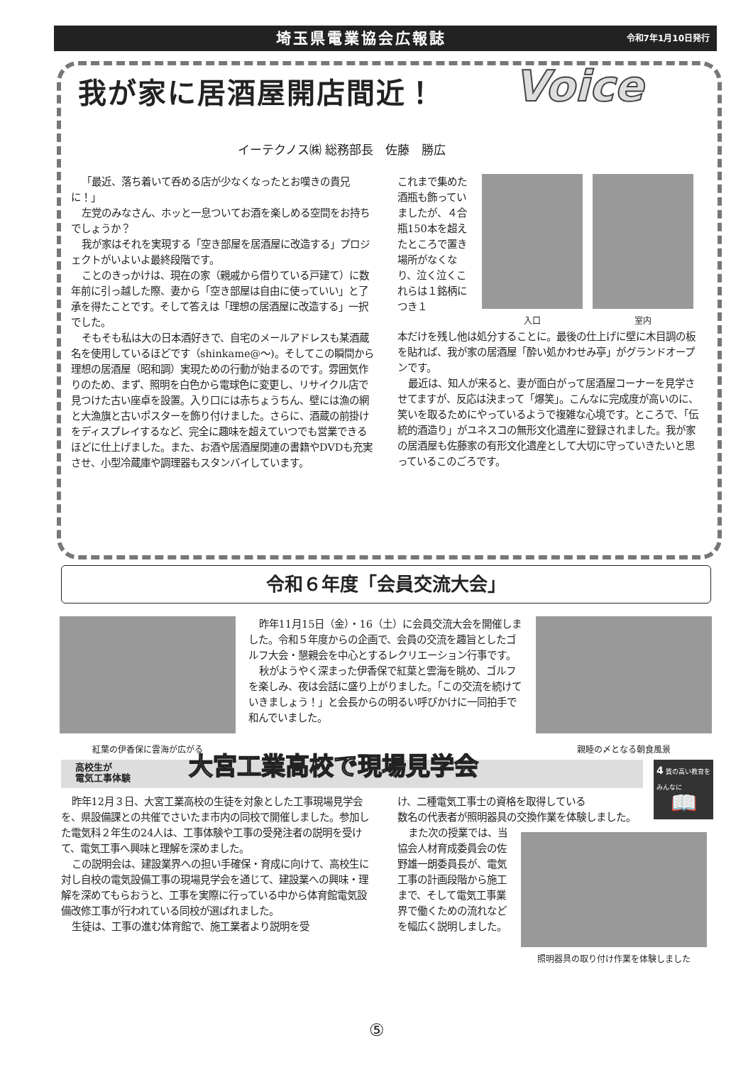埼玉県電業協会広報誌 令和7年1月10日発行
我が家に居酒屋開店間近！ Voice
イーテクノス㈱ 総務部長　佐藤　勝広
「最近、落ち着いて呑める店が少なくなったとお嘆きの貴兄に！」
左党のみなさん、ホッと一息ついてお酒を楽しめる空間をお持ちでしょうか？
我が家はそれを実現する「空き部屋を居酒屋に改造する」プロジェクトがいよいよ最終段階です。
ことのきっかけは、現在の家（親戚から借りている戸建て）に数年前に引っ越した際、妻から「空き部屋は自由に使っていい」と了承を得たことです。そして答えは「理想の居酒屋に改造する」一択でした。
そもそも私は大の日本酒好きで、自宅のメールアドレスも某酒蔵名を使用しているほどです（shinkame@～)。そしてこの瞬間から理想の居酒屋（昭和調）実現ための行動が始まるのです。雰囲気作りのため、まず、照明を白色から電球色に変更し、リサイクル店で見つけた古い座卓を設置。入り口には赤ちょうちん、壁には漁の網と大漁旗と古いポスターを飾り付けました。さらに、酒蔵の前掛けをディスプレイするなど、完全に趣味を超えていつでも営業できるほどに仕上げました。また、お酒や居酒屋関連の書籍やDVDも充実させ、小型冷蔵庫や調理器もスタンバイしています。
これまで集めた酒瓶も飾っていましたが、４合瓶150本を超えたところで置き場所がなくなり、泣く泣くこれらは１銘柄につき１
入口 室内
本だけを残し他は処分することに。最後の仕上げに壁に木目調の板を貼れば、我が家の居酒屋「酔い処かわせみ亭」がグランドオープンです。
最近は、知人が来ると、妻が面白がって居酒屋コーナーを見学させてますが、反応は決まって「爆笑」。こんなに完成度が高いのに、笑いを取るためにやっているようで複雑な心境です。ところで、「伝統的酒造り」がユネスコの無形文化遺産に登録されました。我が家の居酒屋も佐藤家の有形文化遺産として大切に守っていきたいと思っているこのごろです。
令和６年度「会員交流大会」
紅葉の伊香保に雲海が広がる
昨年11月15日（金）・16（土）に会員交流大会を開催しました。令和５年度からの企画で、会員の交流を趣旨としたゴルフ大会・懇親会を中心とするレクリエーション行事です。
秋がようやく深まった伊香保で紅葉と雲海を眺め、ゴルフを楽しみ、夜は会話に盛り上がりました。「この交流を続けていきましょう！」と会長からの明るい呼びかけに一同拍手で和んでいました。
親睦の〆となる朝食風景
高校生が
電気工事体験 大宮工業高校で現場見学会
4 質の高い教育をみんなに
📖
昨年12月３日、大宮工業高校の生徒を対象とした工事現場見学会を、県設備課との共催でさいたま市内の同校で開催しました。参加した電気科２年生の24人は、工事体験や工事の受発注者の説明を受けて、電気工事へ興味と理解を深めました。
この説明会は、建設業界への担い手確保・育成に向けて、高校生に対し自校の電気設備工事の現場見学会を通じて、建設業への興味・理解を深めてもらおうと、工事を実際に行っている中から体育館電気設備改修工事が行われている同校が選ばれました。
生徒は、工事の進む体育館で、施工業者より説明を受
け、二種電気工事士の資格を取得している
数名の代表者が照明器具の交換作業を体験しました。
また次の授業では、当協会人材育成委員会の佐野雄一朗委員長が、電気工事の計画段階から施工まで、そして電気工事業界で働くための流れなどを幅広く説明しました。
照明器具の取り付け作業を体験しました
⑤